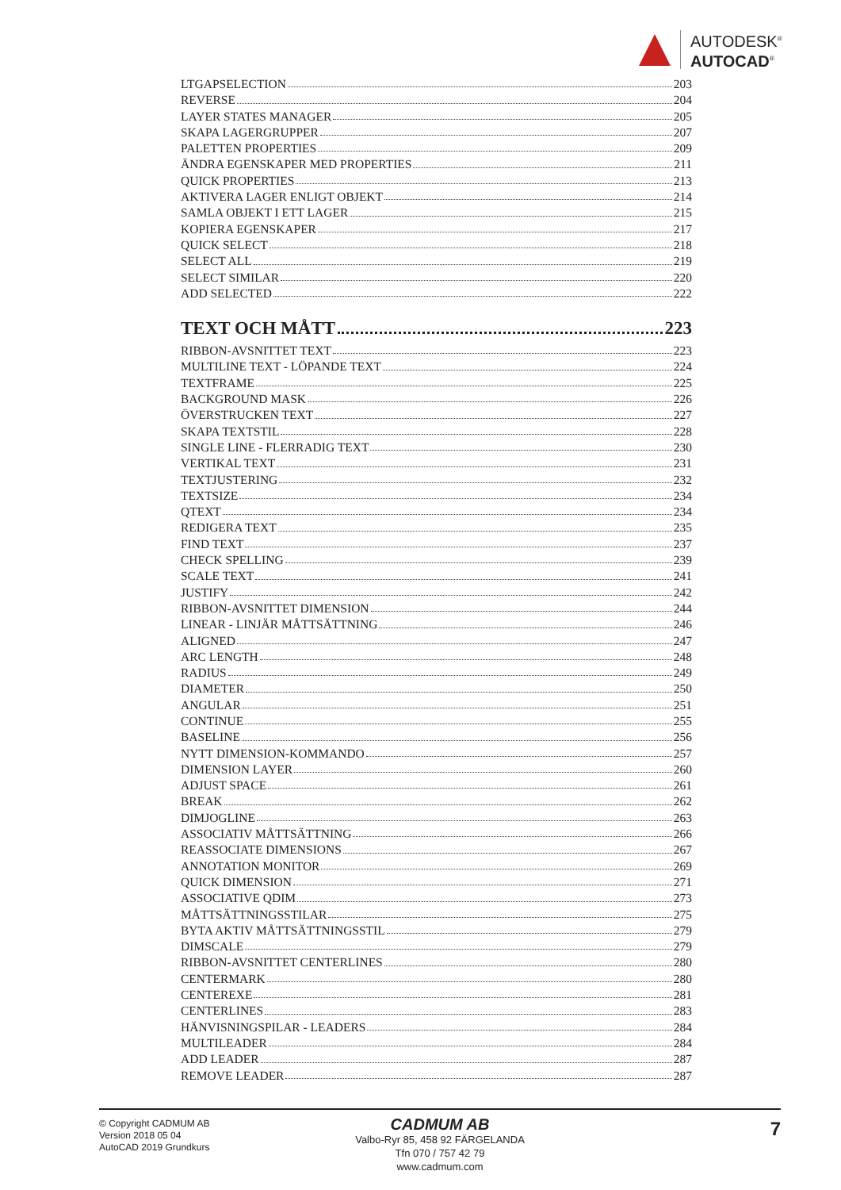AUTODESK<sup>®</sup>
AUTOCAD<sup>®</sup>
LTGAPSELECTION 203
REVERSE 204
LAYER STATES MANAGER 205
SKAPA LAGERGRUPPER 207
PALETTEN PROPERTIES 209
ÄNDRA EGENSKAPER MED PROPERTIES 211
QUICK PROPERTIES 213
AKTIVERA LAGER ENLIGT OBJEKT 214
SAMLA OBJEKT I ETT LAGER 215
KOPIERA EGENSKAPER 217
QUICK SELECT 218
SELECT ALL 219
SELECT SIMILAR 220
ADD SELECTED 222
TEXT OCH MÅTT 223
RIBBON-AVSNITTET TEXT 223
MULTILINE TEXT - LÖPANDE TEXT 224
TEXTFRAME 225
BACKGROUND MASK 226
ÖVERSTRUCKEN TEXT 227
SKAPA TEXTSTIL 228
SINGLE LINE - FLERRADIG TEXT 230
VERTIKAL TEXT 231
TEXTJUSTERING 232
TEXTSIZE 234
QTEXT 234
REDIGERA TEXT 235
FIND TEXT 237
CHECK SPELLING 239
SCALE TEXT 241
JUSTIFY 242
RIBBON-AVSNITTET DIMENSION 244
LINEAR - LINJÄR MÅTTSÄTTNING 246
ALIGNED 247
ARC LENGTH 248
RADIUS 249
DIAMETER 250
ANGULAR 251
CONTINUE 255
BASELINE 256
NYTT DIMENSION-KOMMANDO 257
DIMENSION LAYER 260
ADJUST SPACE 261
BREAK 262
DIMJOGLINE 263
ASSOCIATIV MÅTTSÄTTNING 266
REASSOCIATE DIMENSIONS 267
ANNOTATION MONITOR 269
QUICK DIMENSION 271
ASSOCIATIVE QDIM 273
MÅTTSÄTTNINGSSTILAR 275
BYTA AKTIV MÅTTSÄTTNINGSSTIL 279
DIMSCALE 279
RIBBON-AVSNITTET CENTERLINES 280
CENTERMARK 280
CENTEREXE 281
CENTERLINES 283
HÄNVISNINGSPILAR - LEADERS 284
MULTILEADER 284
ADD LEADER 287
REMOVE LEADER 287
© Copyright CADMUM AB
Version 2018 05 04
AutoCAD 2019 Grundkurs
CADMUM AB
Valbo-Ryr 85, 458 92 FÄRGELANDA
Tfn 070 / 757 42 79
www.cadmum.com
7